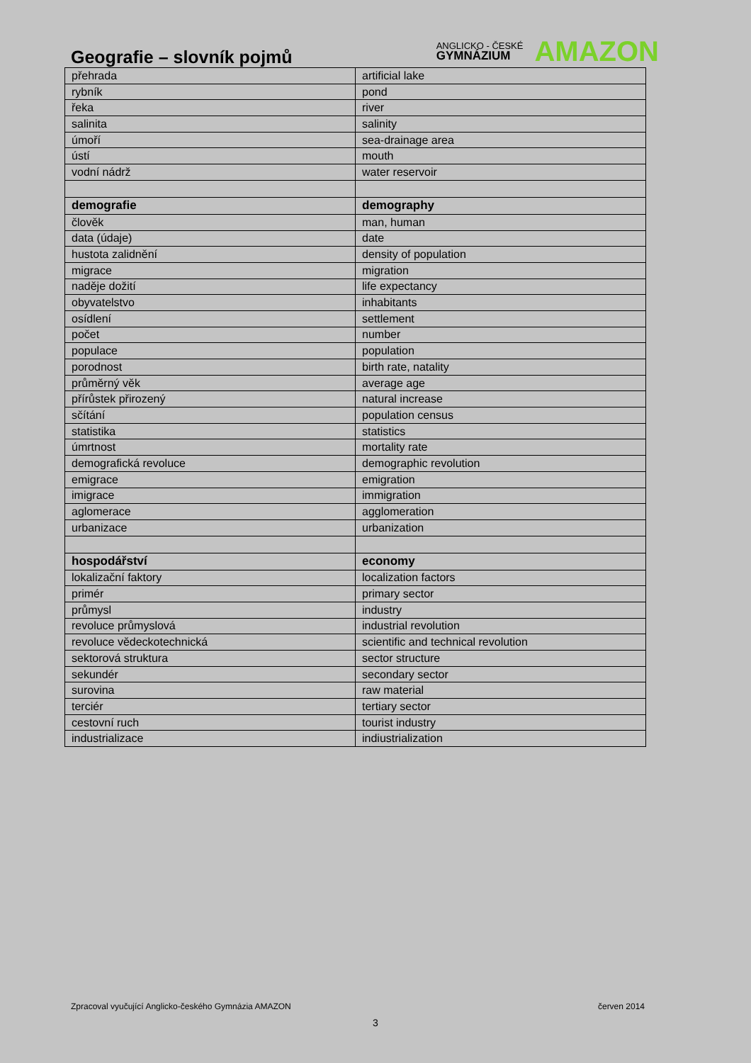Geografie – slovník pojmů
ANGLICKO - ČESKÉ
GYMNÁZIUM
AMAZON
| přehrada | artificial lake |
| rybník | pond |
| řeka | river |
| salinita | salinity |
| úmoří | sea-drainage area |
| ústí | mouth |
| vodní nádrž | water reservoir |
| demografie | demography |
| člověk | man, human |
| data (údaje) | date |
| hustota zalidnění | density of population |
| migrace | migration |
| naděje dožití | life expectancy |
| obyvatelstvo | inhabitants |
| osídlení | settlement |
| počet | number |
| populace | population |
| porodnost | birth rate, natality |
| průměrný věk | average age |
| přírůstek přirozený | natural increase |
| sčítání | population census |
| statistika | statistics |
| úmrtnost | mortality rate |
| demografická revoluce | demographic revolution |
| emigrace | emigration |
| imigrace | immigration |
| aglomerace | agglomeration |
| urbanizace | urbanization |
| hospodářství | economy |
| lokalizační faktory | localization factors |
| primér | primary sector |
| průmysl | industry |
| revoluce průmyslová | industrial revolution |
| revoluce vědeckotechnická | scientific and technical revolution |
| sektorová struktura | sector structure |
| sekundér | secondary sector |
| surovina | raw material |
| terciér | tertiary sector |
| cestovní ruch | tourist industry |
| industrializace | indiustrialization |
Zpracoval vyučující Anglicko-českého Gymnázia AMAZON červen 2014
3